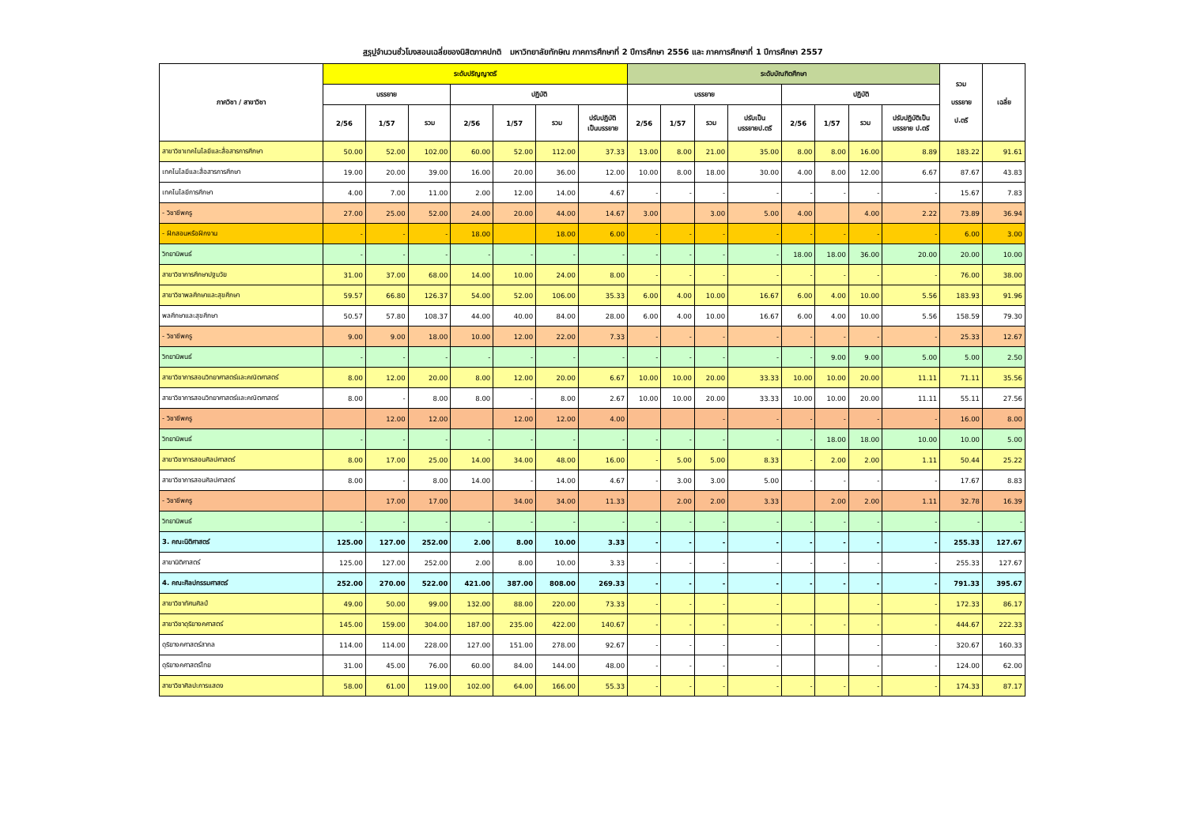สรุปจำนวนชั่วโมงสอนเฉลี่ยของนิสิตภาคปกติ มหาวิทยาลัยทักษิณ ภาคการศึกษาที่ 2 ปีการศึกษา 2556 และ ภาคการศึกษาที่ 1 ปีการศึกษา 2557
| ภาควิชา / สาขาวิชา | ระดับปริญญาตรี | | | | | | | ระดับบัณฑิตศึกษา | | | | | | | | รวม บรรยาย ป.ตรี | เฉลี่ย |
| --- | --- | --- | --- | --- | --- | --- | --- | --- | --- | --- | --- | --- | --- | --- | --- | --- | --- |
| | บรรยาย | | | ปฏิบัติ | | | | บรรยาย | | | | ปฏิบัติ | | | | | |
| | 2/56 | 1/57 | รวม | 2/56 | 1/57 | รวม | ปรับปฏิบัติ เป็นบรรยาย | 2/56 | 1/57 | รวม | ปรับเป็น บรรยายป.ตรี | 2/56 | 1/57 | รวม | ปรับปฏิบัติเป็น บรรยาย ป.ตรี | | |
| สาขาวิชาเทคโนโลยีและสื่อสารการศึกษา | 50.00 | 52.00 | 102.00 | 60.00 | 52.00 | 112.00 | 37.33 | 13.00 | 8.00 | 21.00 | 35.00 | 8.00 | 8.00 | 16.00 | 8.89 | 183.22 | 91.61 |
| เทคโนโลยีและสื่อสารการศึกษา | 19.00 | 20.00 | 39.00 | 16.00 | 20.00 | 36.00 | 12.00 | 10.00 | 8.00 | 18.00 | 30.00 | 4.00 | 8.00 | 12.00 | 6.67 | 87.67 | 43.83 |
| เทคโนโลยีการศึกษา | 4.00 | 7.00 | 11.00 | 2.00 | 12.00 | 14.00 | 4.67 | - | - | - | - | - | - | - | - | 15.67 | 7.83 |
| - วิชาชีพครู | 27.00 | 25.00 | 52.00 | 24.00 | 20.00 | 44.00 | 14.67 | 3.00 | | 3.00 | 5.00 | 4.00 | | 4.00 | 2.22 | 73.89 | 36.94 |
| - ฝึกสอนหรือฝึกงาน | - | - | - | 18.00 | | 18.00 | 6.00 | - | - | - | - | - | - | - | - | 6.00 | 3.00 |
| วิทยานิพนธ์ | - | - | - | - | - | - | - | - | - | - | - | 18.00 | 18.00 | 36.00 | 20.00 | 20.00 | 10.00 |
| สาขาวิชาการศึกษาปฐมวัย | 31.00 | 37.00 | 68.00 | 14.00 | 10.00 | 24.00 | 8.00 | - | - | - | - | - | - | - | - | 76.00 | 38.00 |
| สาขาวิชาพลศึกษาและสุขศึกษา | 59.57 | 66.80 | 126.37 | 54.00 | 52.00 | 106.00 | 35.33 | 6.00 | 4.00 | 10.00 | 16.67 | 6.00 | 4.00 | 10.00 | 5.56 | 183.93 | 91.96 |
| พลศึกษาและสุขศึกษา | 50.57 | 57.80 | 108.37 | 44.00 | 40.00 | 84.00 | 28.00 | 6.00 | 4.00 | 10.00 | 16.67 | 6.00 | 4.00 | 10.00 | 5.56 | 158.59 | 79.30 |
| - วิชาชีพครู | 9.00 | 9.00 | 18.00 | 10.00 | 12.00 | 22.00 | 7.33 | - | - | - | - | - | - | - | - | 25.33 | 12.67 |
| วิทยานิพนธ์ | - | - | - | - | - | - | - | - | - | - | - | - | 9.00 | 9.00 | 5.00 | 5.00 | 2.50 |
| สาขาวิชาการสอนวิทยาศาสตร์และคณิตศาสตร์ | 8.00 | 12.00 | 20.00 | 8.00 | 12.00 | 20.00 | 6.67 | 10.00 | 10.00 | 20.00 | 33.33 | 10.00 | 10.00 | 20.00 | 11.11 | 71.11 | 35.56 |
| สาขาวิชาการสอนวิทยาศาสตร์และคณิตศาสตร์ | 8.00 | - | 8.00 | 8.00 | - | 8.00 | 2.67 | 10.00 | 10.00 | 20.00 | 33.33 | 10.00 | 10.00 | 20.00 | 11.11 | 55.11 | 27.56 |
| - วิชาชีพครู | | 12.00 | 12.00 | | 12.00 | 12.00 | 4.00 | | | - | - | - | - | - | - | 16.00 | 8.00 |
| วิทยานิพนธ์ | - | - | - | - | - | - | - | - | - | - | - | - | 18.00 | 18.00 | 10.00 | 10.00 | 5.00 |
| สาขาวิชาการสอนศิลปศาสตร์ | 8.00 | 17.00 | 25.00 | 14.00 | 34.00 | 48.00 | 16.00 | - | 5.00 | 5.00 | 8.33 | - | 2.00 | 2.00 | 1.11 | 50.44 | 25.22 |
| สาขาวิชาการสอนศิลปศาสตร์ | 8.00 | - | 8.00 | 14.00 | - | 14.00 | 4.67 | - | 3.00 | 3.00 | 5.00 | - | - | - | - | 17.67 | 8.83 |
| - วิชาชีพครู | | 17.00 | 17.00 | | 34.00 | 34.00 | 11.33 | | 2.00 | 2.00 | 3.33 | | 2.00 | 2.00 | 1.11 | 32.78 | 16.39 |
| วิทยานิพนธ์ | - | - | - | - | - | - | - | - | - | - | - | - | - | - | - | - | - |
| 3. คณะนิติศาสตร์ | 125.00 | 127.00 | 252.00 | 2.00 | 8.00 | 10.00 | 3.33 | - | - | - | - | - | - | - | - | 255.33 | 127.67 |
| สาขานิติศาสตร์ | 125.00 | 127.00 | 252.00 | 2.00 | 8.00 | 10.00 | 3.33 | - | - | - | - | - | - | - | - | 255.33 | 127.67 |
| 4. คณะศิลปกรรมศาสตร์ | 252.00 | 270.00 | 522.00 | 421.00 | 387.00 | 808.00 | 269.33 | - | - | - | - | - | - | - | - | 791.33 | 395.67 |
| สาขาวิชาทัศนศิลป์ | 49.00 | 50.00 | 99.00 | 132.00 | 88.00 | 220.00 | 73.33 | - | - | - | - | | | - | - | 172.33 | 86.17 |
| สาขาวิชาดุริยางคศาสตร์ | 145.00 | 159.00 | 304.00 | 187.00 | 235.00 | 422.00 | 140.67 | - | - | - | - | - | - | - | - | 444.67 | 222.33 |
| ดุริยางคศาสตร์สากล | 114.00 | 114.00 | 228.00 | 127.00 | 151.00 | 278.00 | 92.67 | - | - | - | - | | | - | - | 320.67 | 160.33 |
| ดุริยางคศาสตร์ไทย | 31.00 | 45.00 | 76.00 | 60.00 | 84.00 | 144.00 | 48.00 | - | - | - | - | | | - | - | 124.00 | 62.00 |
| สาขาวิชาศิลปะการแสดง | 58.00 | 61.00 | 119.00 | 102.00 | 64.00 | 166.00 | 55.33 | - | - | - | - | - | - | - | - | 174.33 | 87.17 |